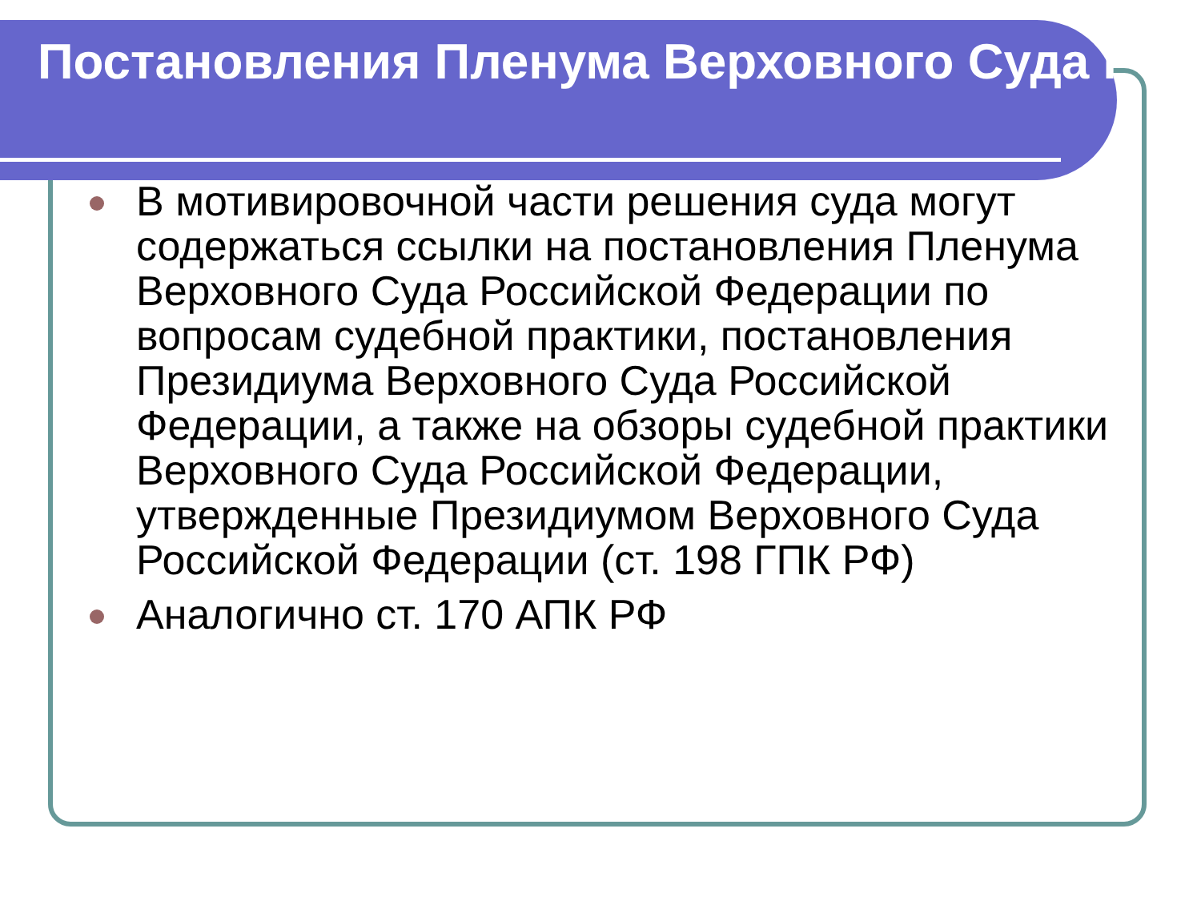Постановления Пленума Верховного Суда РФ
В мотивировочной части решения суда могут содержаться ссылки на постановления Пленума Верховного Суда Российской Федерации по вопросам судебной практики, постановления Президиума Верховного Суда Российской Федерации, а также на обзоры судебной практики Верховного Суда Российской Федерации, утвержденные Президиумом Верховного Суда Российской Федерации (ст. 198 ГПК РФ)
Аналогично ст. 170 АПК РФ